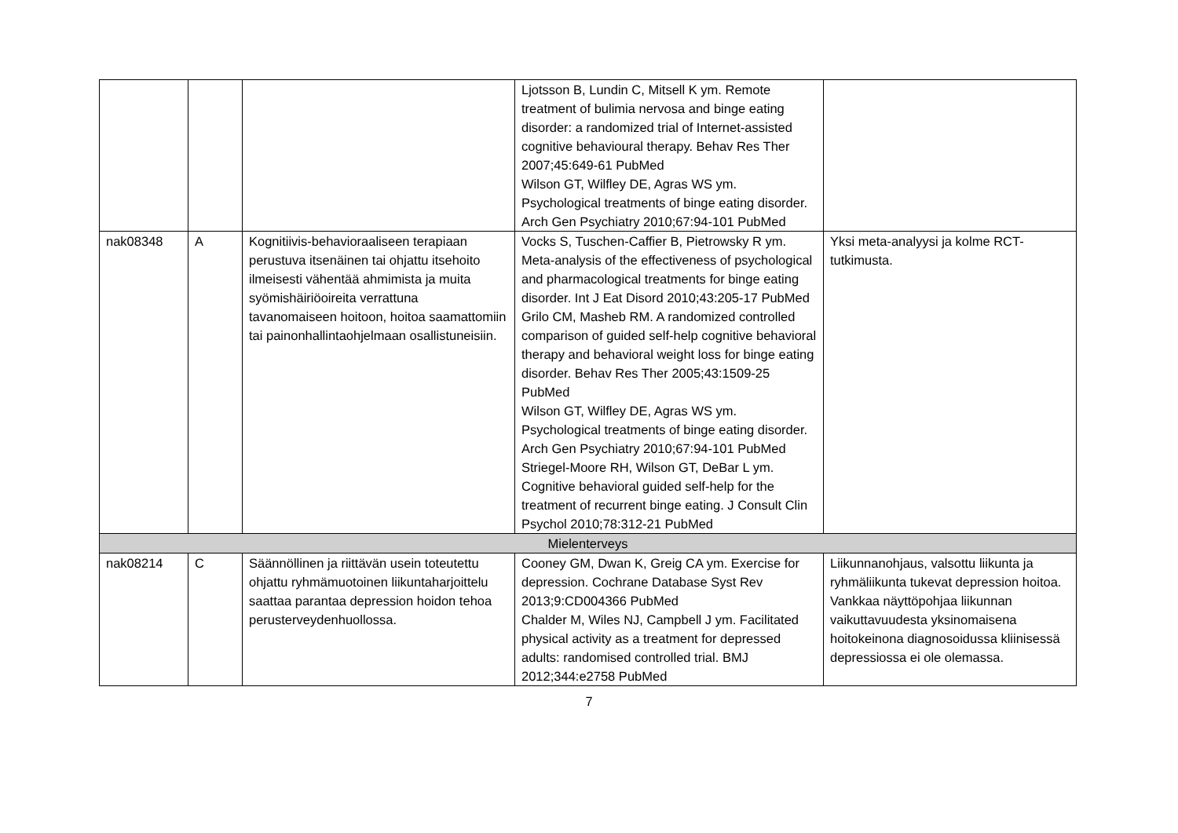| | | | Ljotsson B, Lundin C, Mitsell K ym. Remote treatment of bulimia nervosa and binge eating disorder: a randomized trial of Internet-assisted cognitive behavioural therapy. Behav Res Ther 2007;45:649-61 PubMed Wilson GT, Wilfley DE, Agras WS ym. Psychological treatments of binge eating disorder. Arch Gen Psychiatry 2010;67:94-101 PubMed | |
| nak08348 | A | Kognitiivis-behavioraaliseen terapiaan perustuva itsenäinen tai ohjattu itsehoito ilmeisesti vähentää ahmimista ja muita syömishäiriöoireita verrattuna tavanomaiseen hoitoon, hoitoa saamattomiin tai painonhallintaohjelmaan osallistuneisiin. | Vocks S, Tuschen-Caffier B, Pietrowsky R ym. Meta-analysis of the effectiveness of psychological and pharmacological treatments for binge eating disorder. Int J Eat Disord 2010;43:205-17 PubMed Grilo CM, Masheb RM. A randomized controlled comparison of guided self-help cognitive behavioral therapy and behavioral weight loss for binge eating disorder. Behav Res Ther 2005;43:1509-25 PubMed Wilson GT, Wilfley DE, Agras WS ym. Psychological treatments of binge eating disorder. Arch Gen Psychiatry 2010;67:94-101 PubMed Striegel-Moore RH, Wilson GT, DeBar L ym. Cognitive behavioral guided self-help for the treatment of recurrent binge eating. J Consult Clin Psychol 2010;78:312-21 PubMed | Yksi meta-analyysi ja kolme RCT-tutkimusta. |
| Mielenterveys | | | | |
| nak08214 | C | Säännöllinen ja riittävän usein toteutettu ohjattu ryhmämuotoinen liikuntaharjoittelu saattaa parantaa depression hoidon tehoa perusterveydenhuollossa. | Cooney GM, Dwan K, Greig CA ym. Exercise for depression. Cochrane Database Syst Rev 2013;9:CD004366 PubMed Chalder M, Wiles NJ, Campbell J ym. Facilitated physical activity as a treatment for depressed adults: randomised controlled trial. BMJ 2012;344:e2758 PubMed | Liikunnanohjaus, valsottu liikunta ja ryhmäliikunta tukevat depression hoitoa. Vankkaa näyttöpohjaa liikunnan vaikuttavuudesta yksinomaisena hoitokeinona diagnosoidussa kliinisessä depressiossa ei ole olemassa. |
7